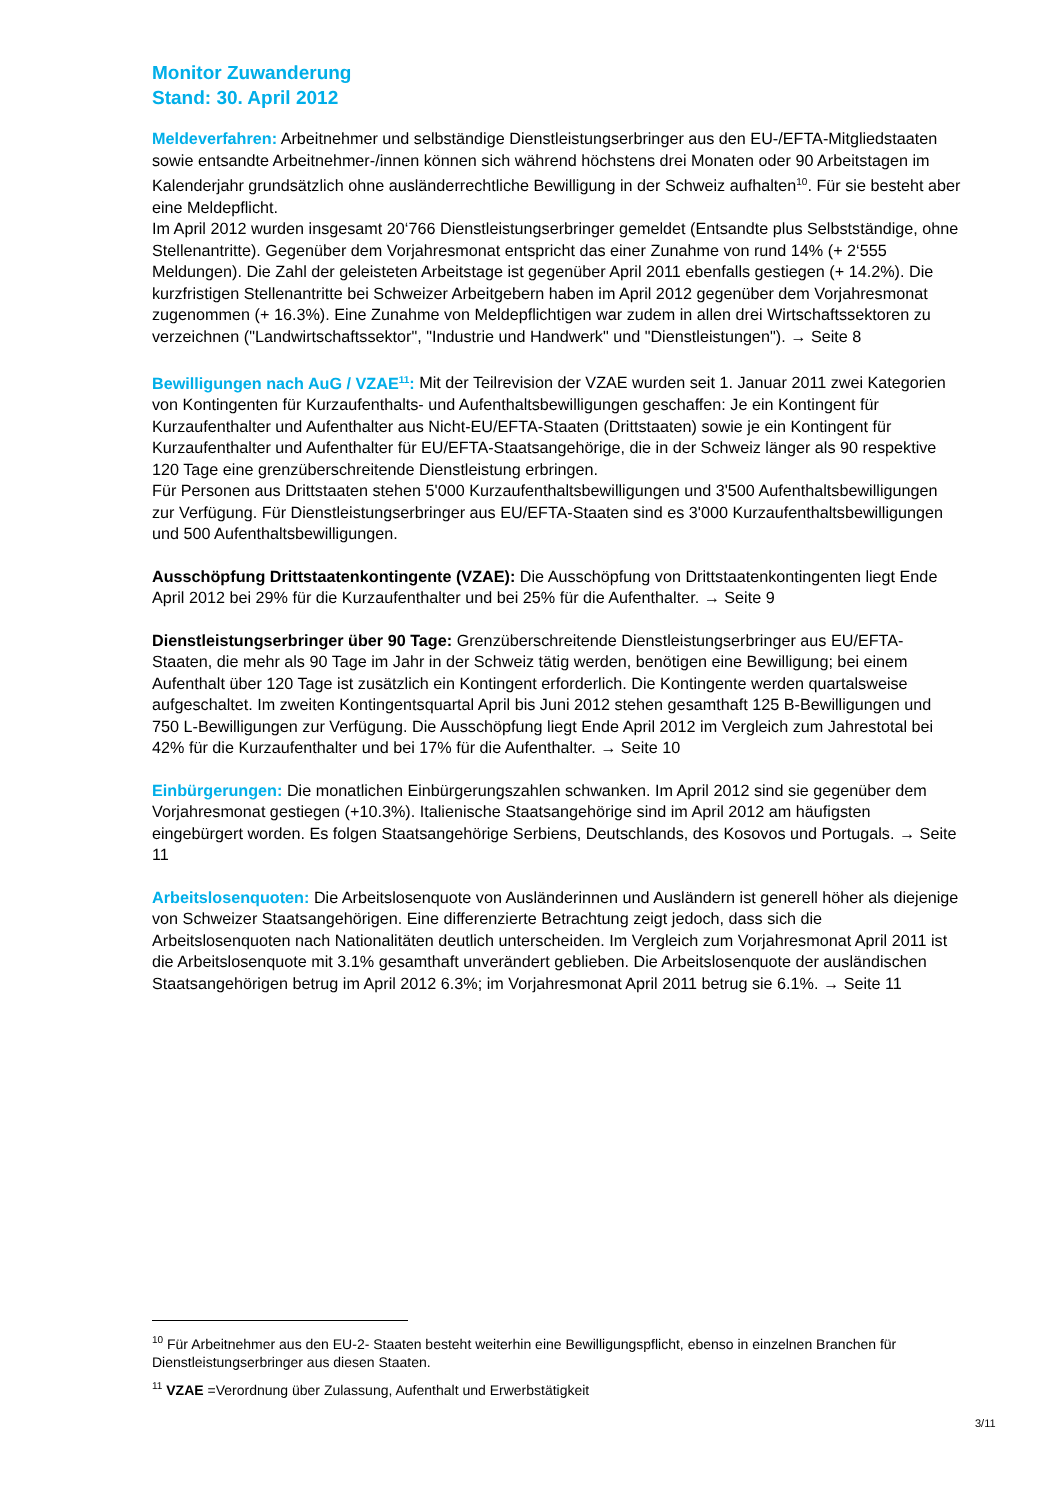Monitor Zuwanderung
Stand: 30. April 2012
Meldeverfahren: Arbeitnehmer und selbständige Dienstleistungserbringer aus den EU-/EFTA-Mitgliedstaaten sowie entsandte Arbeitnehmer-/innen können sich während höchstens drei Monaten oder 90 Arbeitstagen im Kalenderjahr grundsätzlich ohne ausländerrechtliche Bewilligung in der Schweiz aufhalten<sup>10</sup>. Für sie besteht aber eine Meldepflicht.
Im April 2012 wurden insgesamt 20‘766 Dienstleistungserbringer gemeldet (Entsandte plus Selbstständige, ohne Stellenantritte). Gegenüber dem Vorjahresmonat entspricht das einer Zunahme von rund 14% (+ 2‘555 Meldungen). Die Zahl der geleisteten Arbeitstage ist gegenüber April 2011 ebenfalls gestiegen (+ 14.2%). Die kurzfristigen Stellenantritte bei Schweizer Arbeitgebern haben im April 2012 gegenüber dem Vorjahresmonat zugenommen (+ 16.3%). Eine Zunahme von Meldepflichtigen war zudem in allen drei Wirtschaftssektoren zu verzeichnen ("Landwirtschaftssektor", "Industrie und Handwerk" und "Dienstleistungen"). → Seite 8
Bewilligungen nach AuG / VZAE<sup>11</sup>: Mit der Teilrevision der VZAE wurden seit 1. Januar 2011 zwei Kategorien von Kontingenten für Kurzaufenthalts- und Aufenthaltsbewilligungen geschaffen: Je ein Kontingent für Kurzaufenthalter und Aufenthalter aus Nicht-EU/EFTA-Staaten (Drittstaaten) sowie je ein Kontingent für Kurzaufenthalter und Aufenthalter für EU/EFTA-Staatsangehörige, die in der Schweiz länger als 90 respektive 120 Tage eine grenzüberschreitende Dienstleistung erbringen.
Für Personen aus Drittstaaten stehen 5'000 Kurzaufenthaltsbewilligungen und 3'500 Aufenthaltsbewilligungen zur Verfügung. Für Dienstleistungserbringer aus EU/EFTA-Staaten sind es 3'000 Kurzaufenthaltsbewilligungen und 500 Aufenthaltsbewilligungen.
Ausschöpfung Drittstaatenkontingente (VZAE): Die Ausschöpfung von Drittstaatenkontingenten liegt Ende April 2012 bei 29% für die Kurzaufenthalter und bei 25% für die Aufenthalter. → Seite 9
Dienstleistungserbringer über 90 Tage: Grenzüberschreitende Dienstleistungserbringer aus EU/EFTA-Staaten, die mehr als 90 Tage im Jahr in der Schweiz tätig werden, benötigen eine Bewilligung; bei einem Aufenthalt über 120 Tage ist zusätzlich ein Kontingent erforderlich. Die Kontingente werden quartalsweise aufgeschaltet. Im zweiten Kontingentsquartal April bis Juni 2012 stehen gesamthaft 125 B-Bewilligungen und 750 L-Bewilligungen zur Verfügung. Die Ausschöpfung liegt Ende April 2012 im Vergleich zum Jahrestotal bei 42% für die Kurzaufenthalter und bei 17% für die Aufenthalter. → Seite 10
Einbürgerungen: Die monatlichen Einbürgerungszahlen schwanken. Im April 2012 sind sie gegenüber dem Vorjahresmonat gestiegen (+10.3%). Italienische Staatsangehörige sind im April 2012 am häufigsten eingebürgert worden. Es folgen Staatsangehörige Serbiens, Deutschlands, des Kosovos und Portugals. → Seite 11
Arbeitslosenquoten: Die Arbeitslosenquote von Ausländerinnen und Ausländern ist generell höher als diejenige von Schweizer Staatsangehörigen. Eine differenzierte Betrachtung zeigt jedoch, dass sich die Arbeitslosenquoten nach Nationalitäten deutlich unterscheiden. Im Vergleich zum Vorjahresmonat April 2011 ist die Arbeitslosenquote mit 3.1% gesamthaft unverändert geblieben. Die Arbeitslosenquote der ausländischen Staatsangehörigen betrug im April 2012 6.3%; im Vorjahresmonat April 2011 betrug sie 6.1%. → Seite 11
<sup>10</sup> Für Arbeitnehmer aus den EU-2- Staaten besteht weiterhin eine Bewilligungspflicht, ebenso in einzelnen Branchen für Dienstleistungserbringer aus diesen Staaten.
<sup>11</sup> VZAE =Verordnung über Zulassung, Aufenthalt und Erwerbstätigkeit
3/11